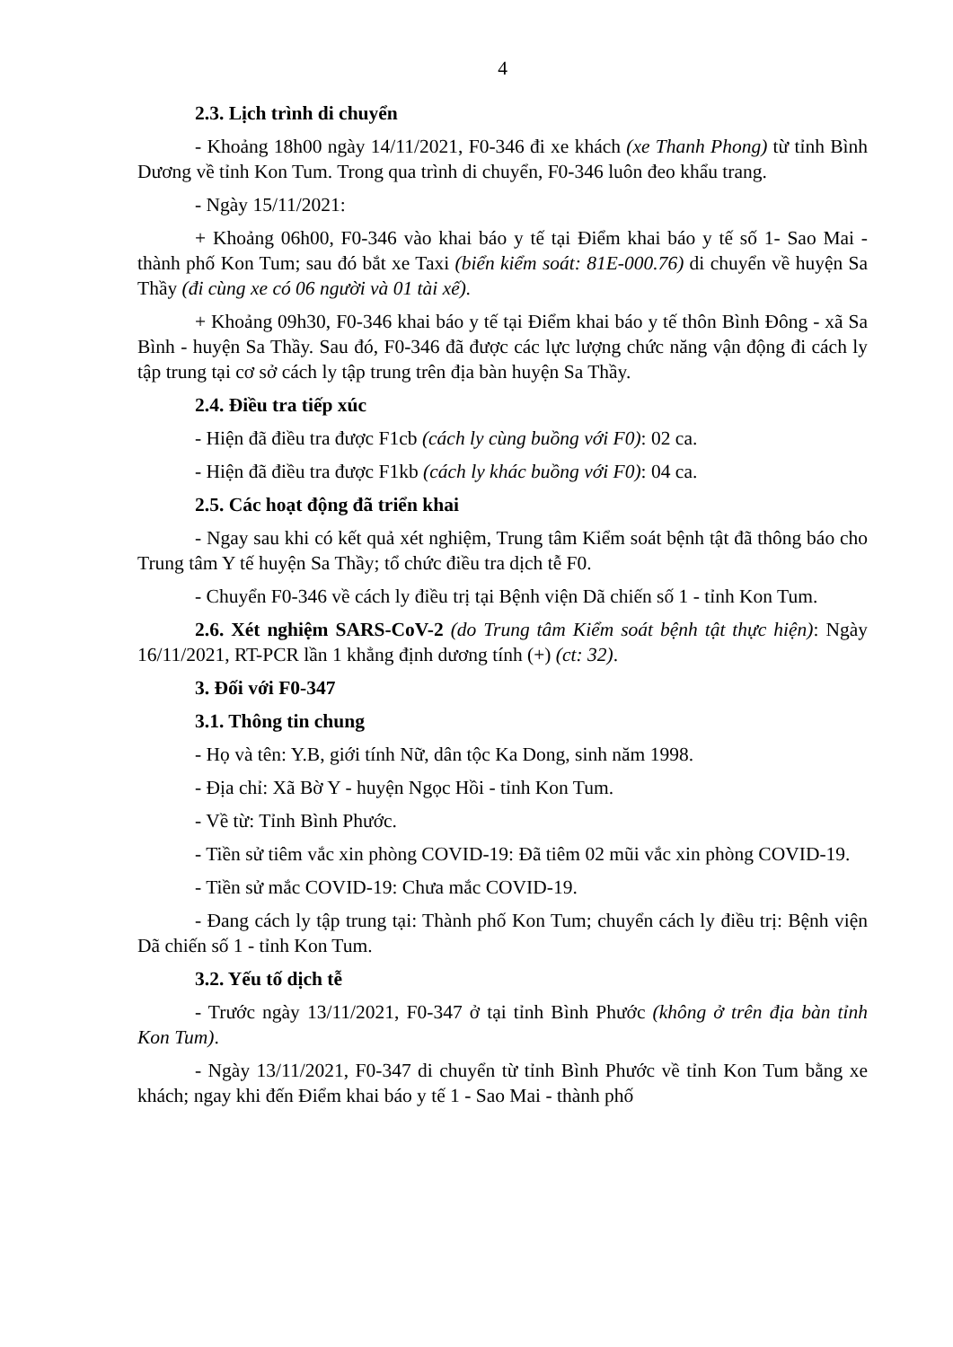4
2.3. Lịch trình di chuyển
- Khoảng 18h00 ngày 14/11/2021, F0-346 đi xe khách (xe Thanh Phong) từ tỉnh Bình Dương về tỉnh Kon Tum. Trong qua trình di chuyển, F0-346 luôn đeo khẩu trang.
- Ngày 15/11/2021:
+ Khoảng 06h00, F0-346 vào khai báo y tế tại Điểm khai báo y tế số 1- Sao Mai - thành phố Kon Tum; sau đó bắt xe Taxi (biển kiểm soát: 81E-000.76) di chuyển về huyện Sa Thầy (đi cùng xe có 06 người và 01 tài xế).
+ Khoảng 09h30, F0-346 khai báo y tế tại Điểm khai báo y tế thôn Bình Đông - xã Sa Bình - huyện Sa Thầy. Sau đó, F0-346 đã được các lực lượng chức năng vận động đi cách ly tập trung tại cơ sở cách ly tập trung trên địa bàn huyện Sa Thầy.
2.4. Điều tra tiếp xúc
- Hiện đã điều tra được F1cb (cách ly cùng buồng với F0): 02 ca.
- Hiện đã điều tra được F1kb (cách ly khác buồng với F0): 04 ca.
2.5. Các hoạt động đã triển khai
- Ngay sau khi có kết quả xét nghiệm, Trung tâm Kiểm soát bệnh tật đã thông báo cho Trung tâm Y tế huyện Sa Thầy; tổ chức điều tra dịch tễ F0.
- Chuyển F0-346 về cách ly điều trị tại Bệnh viện Dã chiến số 1 - tỉnh Kon Tum.
2.6. Xét nghiệm SARS-CoV-2 (do Trung tâm Kiểm soát bệnh tật thực hiện): Ngày 16/11/2021, RT-PCR lần 1 khẳng định dương tính (+) (ct: 32).
3. Đối với F0-347
3.1. Thông tin chung
- Họ và tên: Y.B, giới tính Nữ, dân tộc Ka Dong, sinh năm 1998.
- Địa chỉ: Xã Bờ Y - huyện Ngọc Hồi - tỉnh Kon Tum.
- Về từ: Tỉnh Bình Phước.
- Tiền sử tiêm vắc xin phòng COVID-19: Đã tiêm 02 mũi vắc xin phòng COVID-19.
- Tiền sử mắc COVID-19: Chưa mắc COVID-19.
- Đang cách ly tập trung tại: Thành phố Kon Tum; chuyển cách ly điều trị: Bệnh viện Dã chiến số 1 - tỉnh Kon Tum.
3.2. Yếu tố dịch tễ
- Trước ngày 13/11/2021, F0-347 ở tại tỉnh Bình Phước (không ở trên địa bàn tỉnh Kon Tum).
- Ngày 13/11/2021, F0-347 di chuyển từ tỉnh Bình Phước về tỉnh Kon Tum bằng xe khách; ngay khi đến Điểm khai báo y tế 1 - Sao Mai - thành phố